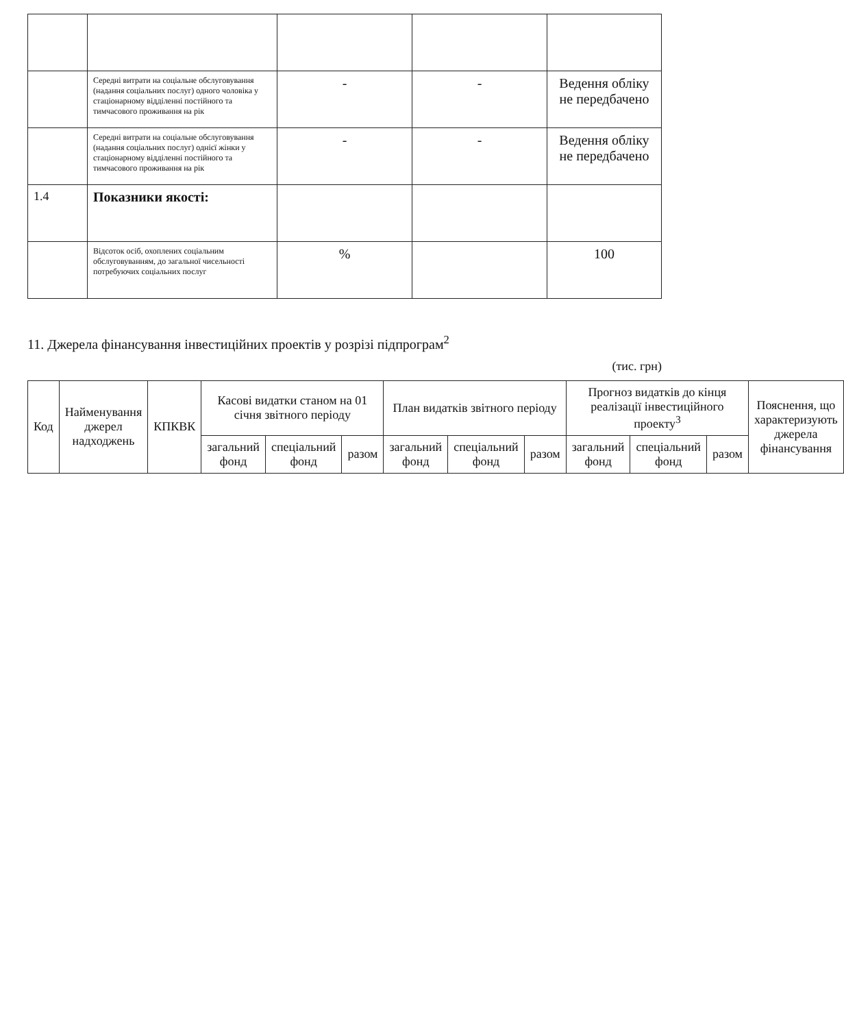| | Середні витрати на соціальне обслуговування (надання соціальних послуг) одного чоловіка у стаціонарному відділенні постійного та тимчасового проживання на рік | - | - | Ведення обліку не передбачено |
| | Середні витрати на соціальне обслуговування (надання соціальних послуг) однієї жінки у стаціонарному відділенні постійного та тимчасового проживання на рік | - | - | Ведення обліку не передбачено |
| 1.4 | Показники якості: | | | |
| | Відсоток осіб, охоплених соціальним обслуговуванням, до загальної чисельності потребуючих соціальних послуг | % | | 100 |
11. Джерела фінансування інвестиційних проектів у розрізі підпрограм<sup>2</sup>
(тис. грн)
| Код | Найменування джерел надходжень | КПКВК | Касові видатки станом на 01 січня звітного періоду | | | План видатків звітного періоду | | | Прогноз видатків до кінця реалізації інвестиційного проекту<sup>3</sup> | | | Пояснення, що характеризують джерела фінансування |
| --- | --- | --- | --- | --- | --- | --- | --- | --- | --- | --- | --- | --- |
| | | | загальний фонд | спеціальний фонд | разом | загальний фонд | спеціальний фонд | разом | загальний фонд | спеціальний фонд | разом | |